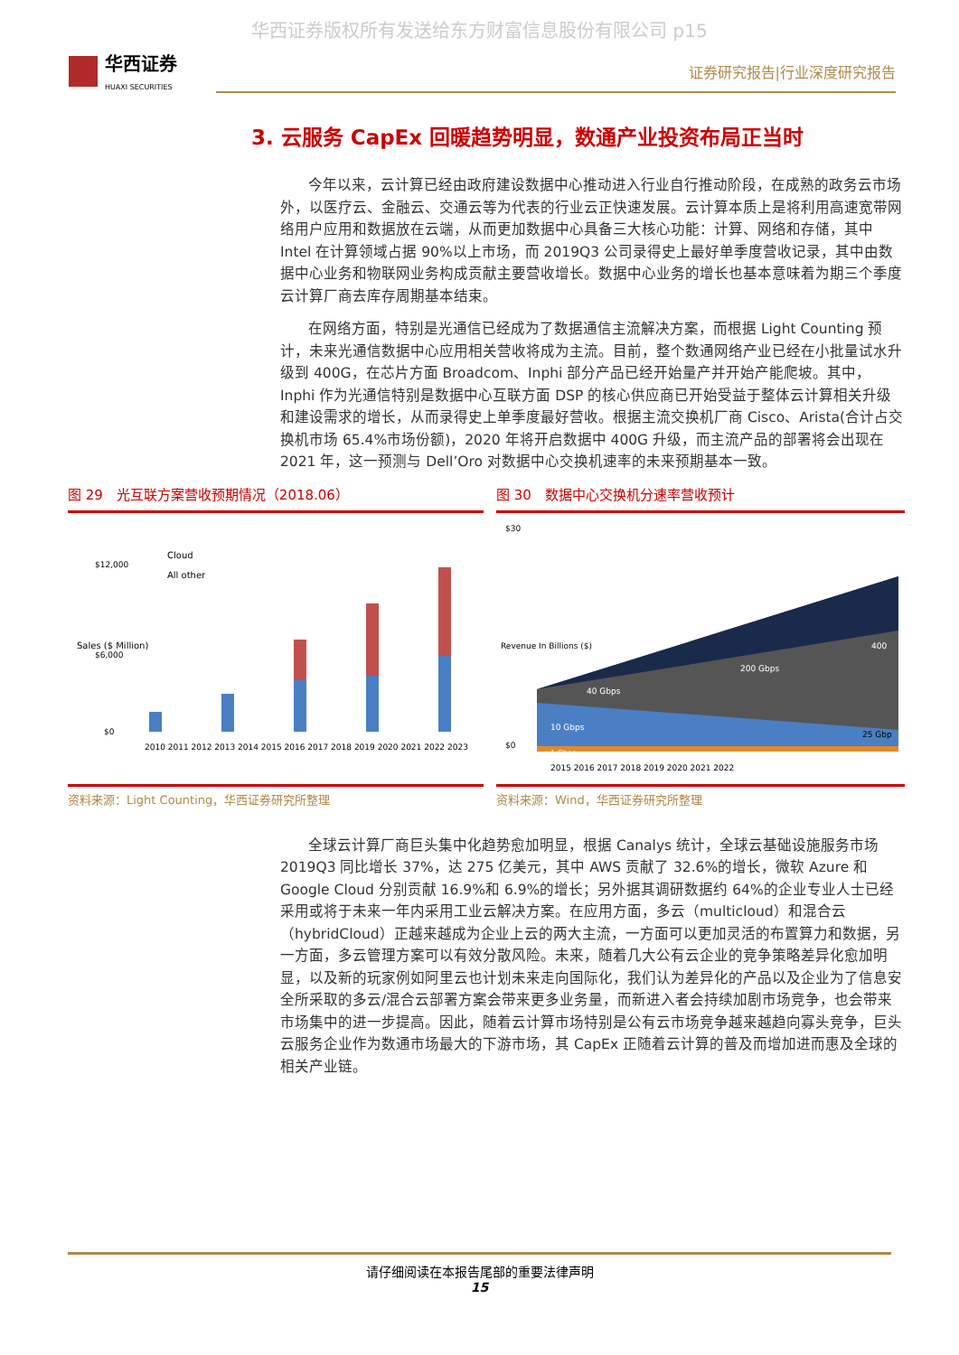华西证券版权所有发送给东方财富信息股份有限公司 p15
华西证券
HUAXI SECURITIES
证券研究报告|行业深度研究报告
3. 云服务 CapEx 回暖趋势明显，数通产业投资布局正当时
今年以来，云计算已经由政府建设数据中心推动进入行业自行推动阶段，在成熟的政务云市场外，以医疗云、金融云、交通云等为代表的行业云正快速发展。云计算本质上是将利用高速宽带网络用户应用和数据放在云端，从而更加数据中心具备三大核心功能：计算、网络和存储，其中 Intel 在计算领域占据 90%以上市场，而 2019Q3 公司录得史上最好单季度营收记录，其中由数据中心业务和物联网业务构成贡献主要营收增长。数据中心业务的增长也基本意味着为期三个季度云计算厂商去库存周期基本结束。
在网络方面，特别是光通信已经成为了数据通信主流解决方案，而根据 Light Counting 预计，未来光通信数据中心应用相关营收将成为主流。目前，整个数通网络产业已经在小批量试水升级到 400G，在芯片方面 Broadcom、Inphi 部分产品已经开始量产并开始产能爬坡。其中，Inphi 作为光通信特别是数据中心互联方面 DSP 的核心供应商已开始受益于整体云计算相关升级和建设需求的增长，从而录得史上单季度最好营收。根据主流交换机厂商 Cisco、Arista(合计占交换机市场 65.4%市场份额)，2020 年将开启数据中 400G 升级，而主流产品的部署将会出现在 2021 年，这一预测与 Dell’Oro 对数据中心交换机速率的未来预期基本一致。
图 29　光互联方案营收预期情况（2018.06）
$12,000
$6,000
$0
Cloud
All other
2010 2011 2012 2013 2014 2015 2016 2017 2018 2019 2020 2021 2022 2023
Sales ($ Million)
资料来源：Light Counting，华西证券研究所整理
图 30　数据中心交换机分速率营收预计
$30
$0
40 Gbps
200 Gbps
400
10 Gbps
25 Gbp
1 Gbps
2015 2016 2017 2018 2019 2020 2021 2022
Revenue In Billions ($)
资料来源：Wind，华西证券研究所整理
全球云计算厂商巨头集中化趋势愈加明显，根据 Canalys 统计，全球云基础设施服务市场 2019Q3 同比增长 37%，达 275 亿美元，其中 AWS 贡献了 32.6%的增长，微软 Azure 和 Google Cloud 分别贡献 16.9%和 6.9%的增长；另外据其调研数据约 64%的企业专业人士已经采用或将于未来一年内采用工业云解决方案。在应用方面，多云（multicloud）和混合云（hybridCloud）正越来越成为企业上云的两大主流，一方面可以更加灵活的布置算力和数据，另一方面，多云管理方案可以有效分散风险。未来，随着几大公有云企业的竞争策略差异化愈加明显，以及新的玩家例如阿里云也计划未来走向国际化，我们认为差异化的产品以及企业为了信息安全所采取的多云/混合云部署方案会带来更多业务量，而新进入者会持续加剧市场竞争，也会带来市场集中的进一步提高。因此，随着云计算市场特别是公有云市场竞争越来越趋向寡头竞争，巨头云服务企业作为数通市场最大的下游市场，其 CapEx 正随着云计算的普及而增加进而惠及全球的相关产业链。
请仔细阅读在本报告尾部的重要法律声明
15